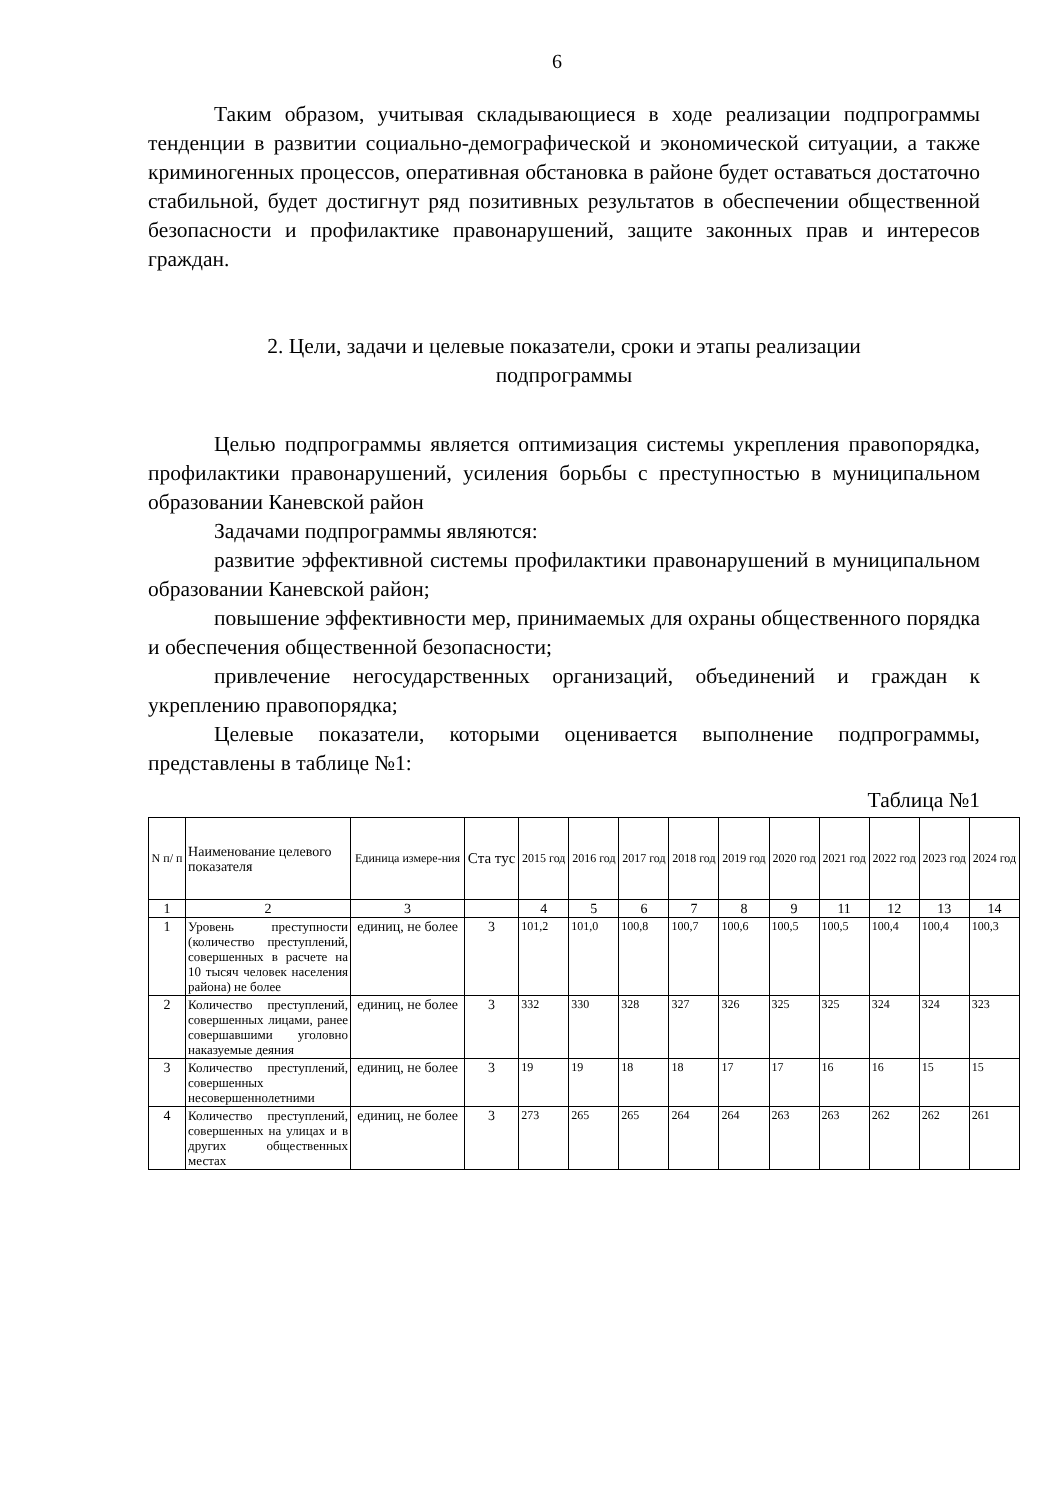6
Таким образом, учитывая складывающиеся в ходе реализации подпрограммы тенденции в развитии социально-демографической и экономической ситуации, а также криминогенных процессов, оперативная обстановка в районе будет оставаться достаточно стабильной, будет достигнут ряд позитивных результатов в обеспечении общественной безопасности и профилактике правонарушений, защите законных прав и интересов граждан.
2. Цели, задачи и целевые показатели, сроки и этапы реализации
подпрограммы
Целью подпрограммы является оптимизация системы укрепления правопорядка, профилактики правонарушений, усиления борьбы с преступностью в муниципальном образовании Каневской район
Задачами подпрограммы являются:
развитие эффективной системы профилактики правонарушений в муниципальном образовании Каневской район;
повышение эффективности мер, принимаемых для охраны общественного порядка и обеспечения общественной безопасности;
привлечение негосударственных организаций, объединений и граждан к укреплению правопорядка;
Целевые показатели, которыми оценивается выполнение подпрограммы, представлены в таблице №1:
Таблица №1
| N п/ п | Наименование целевого показателя | Единица измере-ния | Ста тус | 2015 год | 2016 год | 2017 год | 2018 год | 2019 год | 2020 год | 2021 год | 2022 год | 2023 год | 2024 год |
| --- | --- | --- | --- | --- | --- | --- | --- | --- | --- | --- | --- | --- | --- |
| 1 | 2 | 3 | | 4 | 5 | 6 | 7 | 8 | 9 | 11 | 12 | 13 | 14 |
| 1 | Уровень преступности (количество преступлений, совершенных в расчете на 10 тысяч человек населения района) не более | единиц, не более | 3 | 101,2 | 101,0 | 100,8 | 100,7 | 100,6 | 100,5 | 100,5 | 100,4 | 100,4 | 100,3 |
| 2 | Количество преступлений, совершенных лицами, ранее совершавшими уголовно наказуемые деяния | единиц, не более | 3 | 332 | 330 | 328 | 327 | 326 | 325 | 325 | 324 | 324 | 323 |
| 3 | Количество преступлений, совершенных несовершеннолетними | единиц, не более | 3 | 19 | 19 | 18 | 18 | 17 | 17 | 16 | 16 | 15 | 15 |
| 4 | Количество преступлений, совершенных на улицах и в других общественных местах | единиц, не более | 3 | 273 | 265 | 265 | 264 | 264 | 263 | 263 | 262 | 262 | 261 |